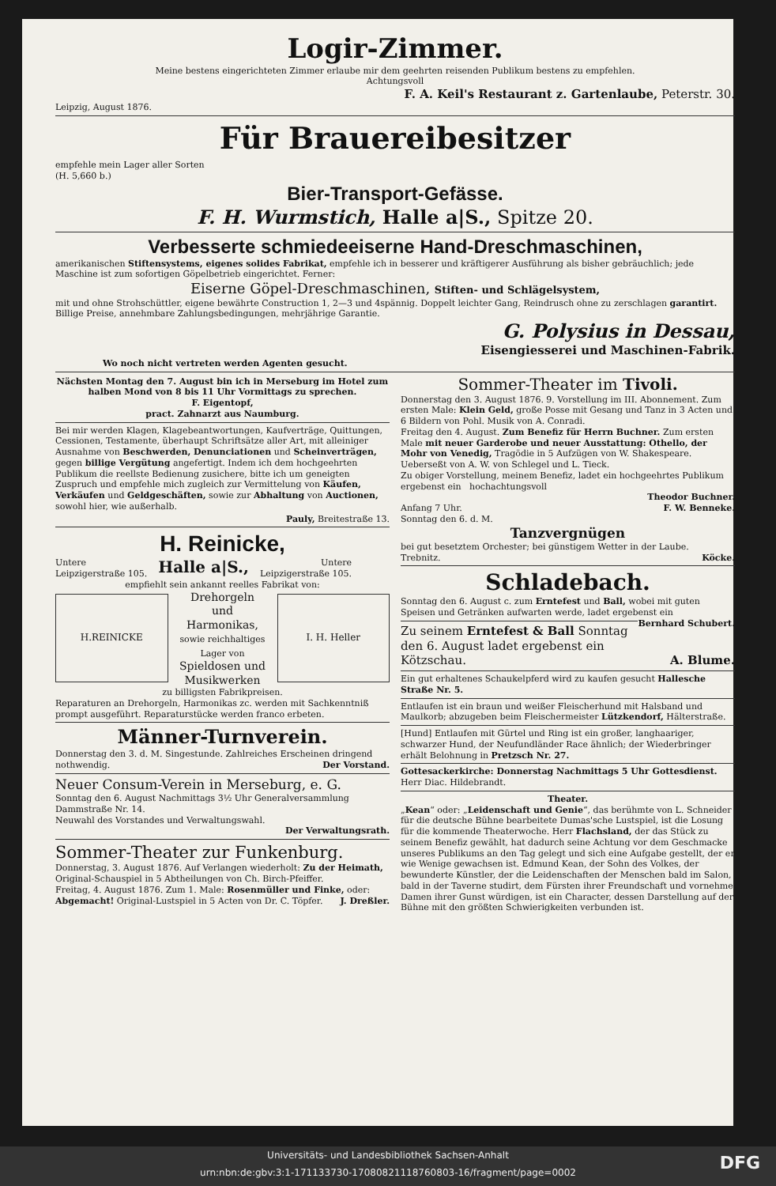Logir-Zimmer.
Meine bestens eingerichteten Zimmer erlaube mir dem geehrten reisenden Publikum bestens zu empfehlen.
Achtungsvoll
F. A. Keil's Restaurant z. Gartenlaube, Peterstr. 30.
Leipzig, August 1876.
Für Brauereibesitzer
empfehle mein Lager aller Sorten
(H. 5,660 b.)
Bier-Transport-Gefässe.
F. H. Wurmstich, Halle a|S., Spitze 20.
Verbesserte schmiedeeiserne Hand-Dreschmaschinen,
amerikanischen Stiftensystems, eigenes solides Fabrikat, empfehle ich in besserer und kräftigerer Ausführung als bisher gebräuchlich; jede Maschine ist zum sofortigen Göpelbetrieb eingerichtet. Ferner:
Eiserne Göpel-Dreschmaschinen, Stiften- und Schlägelsystem,
mit und ohne Strohschüttler, eigene bewährte Construction 1, 2—3 und 4spännig. Doppelt leichter Gang, Reindrusch ohne zu zerschlagen garantirt. Billige Preise, annehmbare Zahlungsbedingungen, mehrjährige Garantie.
G. Polysius in Dessau,
Eisengiesserei und Maschinen-Fabrik.
Wo noch nicht vertreten werden Agenten gesucht.
Nächsten Montag den 7. August bin ich in Merseburg im Hotel zum halben Mond von 8 bis 11 Uhr Vormittags zu sprechen.
F. Eigentopf,
pract. Zahnarzt aus Naumburg.
Bei mir werden Klagen, Klagebeantwortungen, Kaufverträge, Quittungen, Cessionen, Testamente, überhaupt Schriftsätze aller Art, mit alleiniger Ausnahme von Beschwerden, Denunciationen und Scheinverträgen, gegen billige Vergütung angefertigt. Indem ich dem hochgeehrten Publikum die reellste Bedienung zusichere, bitte ich um geneigten Zuspruch und empfehle mich zugleich zur Vermittelung von Käufen, Verkäufen und Geldgeschäften, sowie zur Abhaltung von Auctionen, sowohl hier, wie außerhalb.
Pauly, Breitestraße 13.
H. Reinicke,
Untere
Leipzigerstraße 105.
Halle a|S.,
Untere
Leipzigerstraße 105.
empfiehlt sein ankannt reelles Fabrikat von:
H.REINICKE
Drehorgeln und Harmonikas, sowie reichhaltiges Lager von Spieldosen und Musikwerken
I. H. Heller
zu billigsten Fabrikpreisen.
Reparaturen an Drehorgeln, Harmonikas zc. werden mit Sachkenntniß prompt ausgeführt. Reparaturstücke werden franco erbeten.
Männer-Turnverein.
Donnerstag den 3. d. M. Singestunde. Zahlreiches Erscheinen dringend nothwendig. Der Vorstand.
Neuer Consum-Verein in Merseburg, e. G.
Sonntag den 6. August Nachmittags 3½ Uhr Generalversammlung Dammstraße Nr. 14.
Neuwahl des Vorstandes und Verwaltungswahl.
Der Verwaltungsrath.
Sommer-Theater zur Funkenburg.
Donnerstag, 3. August 1876. Auf Verlangen wiederholt: Zu der Heimath, Original-Schauspiel in 5 Abtheilungen von Ch. Birch-Pfeiffer.
Freitag, 4. August 1876. Zum 1. Male: Rosenmüller und Finke, oder: Abgemacht! Original-Lustspiel in 5 Acten von Dr. C. Töpfer. J. Dreßler.
Sommer-Theater im Tivoli.
Donnerstag den 3. August 1876. 9. Vorstellung im III. Abonnement. Zum ersten Male: Klein Geld, große Posse mit Gesang und Tanz in 3 Acten und 6 Bildern von Pohl. Musik von A. Conradi.
Freitag den 4. August. Zum Benefiz für Herrn Buchner. Zum ersten Male mit neuer Garderobe und neuer Ausstattung: Othello, der Mohr von Venedig, Tragödie in 5 Aufzügen von W. Shakespeare. Ueberseßt von A. W. von Schlegel und L. Tieck.
Zu obiger Vorstellung, meinem Benefiz, ladet ein hochgeehrtes Publikum ergebenst ein hochachtungsvoll
Theodor Buchner.
Anfang 7 Uhr. F. W. Benneke.
Sonntag den 6. d. M.
Tanzvergnügen
bei gut besetztem Orchester; bei günstigem Wetter in der Laube.
Trebnitz. Köcke.
Schladebach.
Sonntag den 6. August c. zum Erntefest und Ball, wobei mit guten Speisen und Getränken aufwarten werde, ladet ergebenst ein Bernhard Schubert.
Zu seinem Erntefest & Ball Sonntag den 6. August ladet ergebenst ein
Kötzschau. A. Blume.
Ein gut erhaltenes Schaukelpferd wird zu kaufen gesucht Hallesche Straße Nr. 5.
Entlaufen ist ein braun und weißer Fleischerhund mit Halsband und Maulkorb; abzugeben beim Fleischermeister Lützkendorf, Hälterstraße.
[Hund] Entlaufen mit Gürtel und Ring ist ein großer, langhaariger, schwarzer Hund, der Neufundländer Race ähnlich; der Wiederbringer erhält Belohnung in Pretzsch Nr. 27.
Gottesackerkirche: Donnerstag Nachmittags 5 Uhr Gottesdienst. Herr Diac. Hildebrandt.
Theater.
„Kean“ oder: „Leidenschaft und Genie“, das berühmte von L. Schneider für die deutsche Bühne bearbeitete Dumas'sche Lustspiel, ist die Losung für die kommende Theaterwoche. Herr Flachsland, der das Stück zu seinem Benefiz gewählt, hat dadurch seine Achtung vor dem Geschmacke unseres Publikums an den Tag gelegt und sich eine Aufgabe gestellt, der er wie Wenige gewachsen ist. Edmund Kean, der Sohn des Volkes, der bewunderte Künstler, der die Leidenschaften der Menschen bald im Salon, bald in der Taverne studirt, dem Fürsten ihrer Freundschaft und vornehme Damen ihrer Gunst würdigen, ist ein Character, dessen Darstellung auf der Bühne mit den größten Schwierigkeiten verbunden ist.
Universitäts- und Landesbibliothek Sachsen-Anhalt
urn:nbn:de:gbv:3:1-171133730-17080821118760803-16/fragment/page=0002
DFG